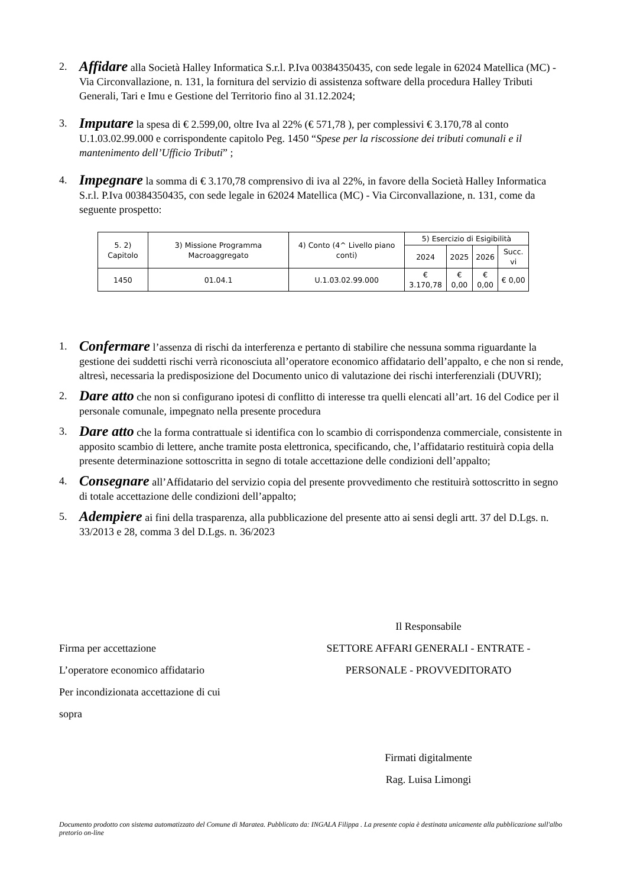2.
Affidare alla Società Halley Informatica S.r.l. P.Iva 00384350435, con sede legale in 62024 Matellica (MC) - Via Circonvallazione, n. 131, la fornitura del servizio di assistenza software della procedura Halley Tributi Generali, Tari e Imu e Gestione del Territorio fino al 31.12.2024;
3.
Imputare la spesa di € 2.599,00, oltre Iva al 22% (€ 571,78 ), per complessivi € 3.170,78 al conto U.1.03.02.99.000 e corrispondente capitolo Peg. 1450 “Spese per la riscossione dei tributi comunali e il mantenimento dell’Ufficio Tributi” ;
4.
Impegnare la somma di € 3.170,78 comprensivo di iva al 22%, in favore della Società Halley Informatica S.r.l. P.Iva 00384350435, con sede legale in 62024 Matellica (MC) - Via Circonvallazione, n. 131, come da seguente prospetto:
| 5. 2) Capitolo | 3) Missione Programma Macroaggregato | 4) Conto (4^ Livello piano conti) | 5) Esercizio di Esigibilità | | | |
| --- | --- | --- | --- | --- | --- | --- |
| | | | 2024 | 2025 | 2026 | Succ. vi |
| 1450 | 01.04.1 | U.1.03.02.99.000 | € 3.170,78 | € 0,00 | € 0,00 | € 0,00 |
1.
Confermare l’assenza di rischi da interferenza e pertanto di stabilire che nessuna somma riguardante la gestione dei suddetti rischi verrà riconosciuta all’operatore economico affidatario dell’appalto, e che non si rende, altresì, necessaria la predisposizione del Documento unico di valutazione dei rischi interferenziali (DUVRI);
2.
Dare atto che non si configurano ipotesi di conflitto di interesse tra quelli elencati all’art. 16 del Codice per il personale comunale, impegnato nella presente procedura
3.
Dare atto che la forma contrattuale si identifica con lo scambio di corrispondenza commerciale, consistente in apposito scambio di lettere, anche tramite posta elettronica, specificando, che, l’affidatario restituirà copia della presente determinazione sottoscritta in segno di totale accettazione delle condizioni dell’appalto;
4.
Consegnare all’Affidatario del servizio copia del presente provvedimento che restituirà sottoscritto in segno di totale accettazione delle condizioni dell’appalto;
5.
Adempiere ai fini della trasparenza, alla pubblicazione del presente atto ai sensi degli artt. 37 del D.Lgs. n. 33/2013 e 28, comma 3 del D.Lgs. n. 36/2023
Firma per accettazione
L’operatore economico affidatario
Per incondizionata accettazione di cui
sopra
Il Responsabile
SETTORE AFFARI GENERALI - ENTRATE -
PERSONALE - PROVVEDITORATO
Firmati digitalmente
Rag. Luisa Limongi
Documento prodotto con sistema automatizzato del Comune di Maratea. Pubblicato da: INGALA Filippa . La presente copia è destinata unicamente alla pubblicazione sull'albo pretorio on-line